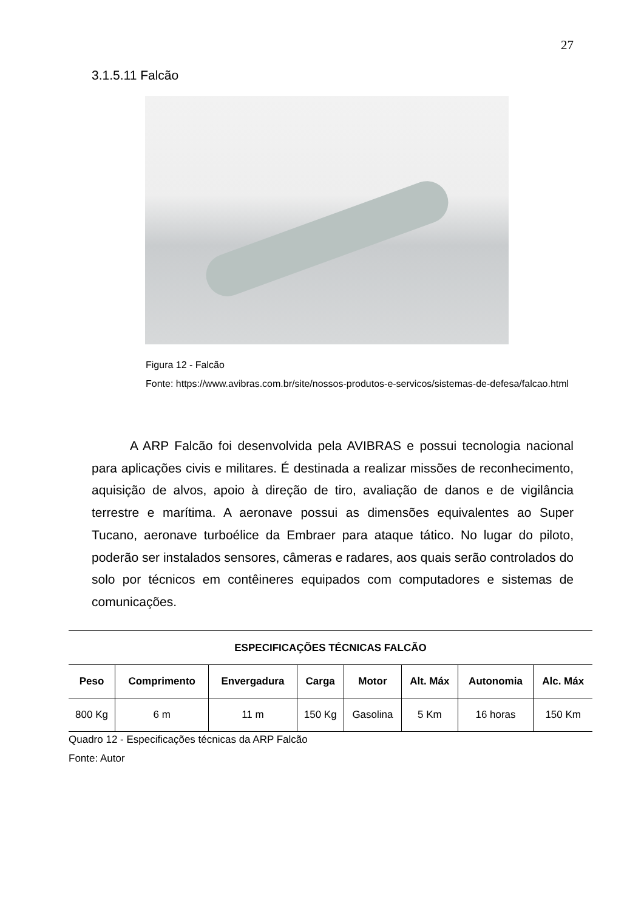27
3.1.5.11 Falcão
Figura 12 - Falcão
Fonte: https://www.avibras.com.br/site/nossos-produtos-e-servicos/sistemas-de-defesa/falcao.html
A ARP Falcão foi desenvolvida pela AVIBRAS e possui tecnologia nacional para aplicações civis e militares. É destinada a realizar missões de reconhecimento, aquisição de alvos, apoio à direção de tiro, avaliação de danos e de vigilância terrestre e marítima. A aeronave possui as dimensões equivalentes ao Super Tucano, aeronave turboélice da Embraer para ataque tático. No lugar do piloto, poderão ser instalados sensores, câmeras e radares, aos quais serão controlados do solo por técnicos em contêineres equipados com computadores e sistemas de comunicações.
| ESPECIFICAÇÕES TÉCNICAS FALCÃO | | | | | | | |
| Peso | Comprimento | Envergadura | Carga | Motor | Alt. Máx | Autonomia | Alc. Máx |
| 800 Kg | 6 m | 11 m | 150 Kg | Gasolina | 5 Km | 16 horas | 150 Km |
Quadro 12 - Especificações técnicas da ARP Falcão
Fonte: Autor